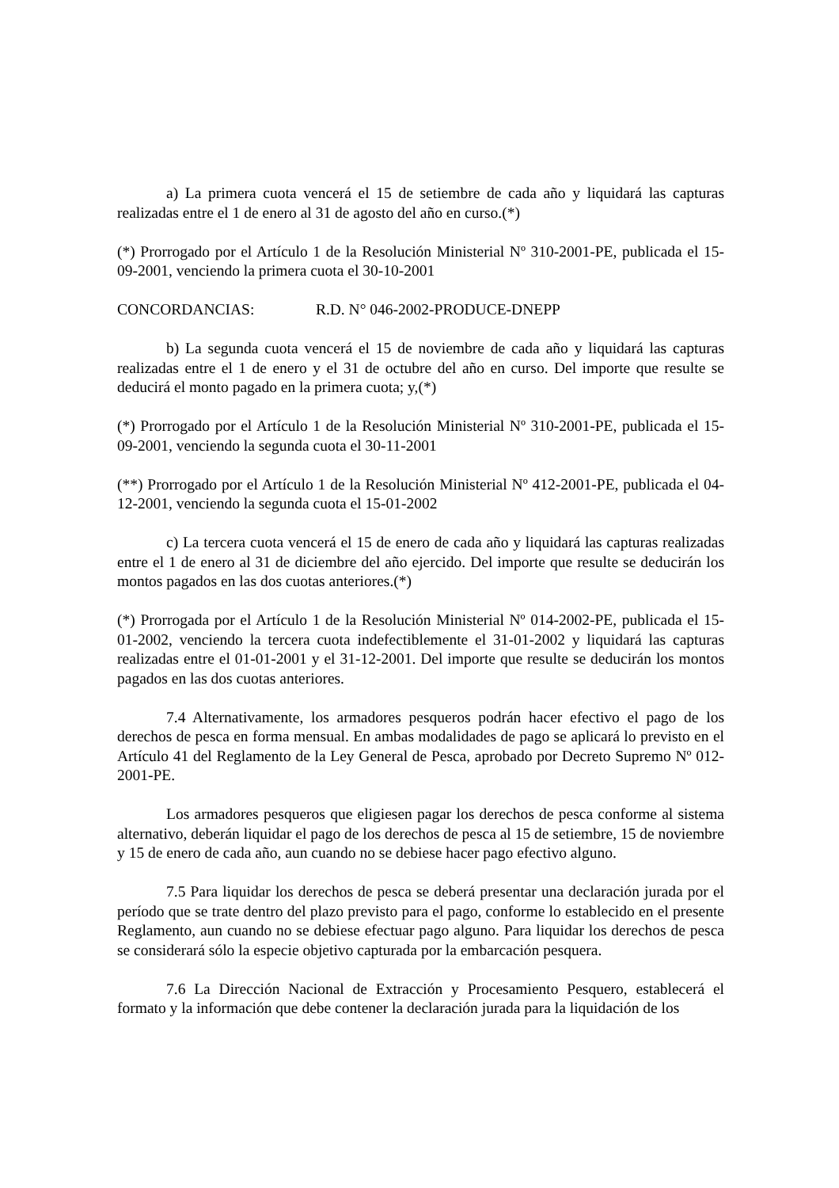a) La primera cuota vencerá el 15 de setiembre de cada año y liquidará las capturas realizadas entre el 1 de enero al 31 de agosto del año en curso.(*)
(*) Prorrogado por el Artículo 1 de la Resolución Ministerial Nº 310-2001-PE, publicada el 15-09-2001, venciendo la primera cuota el 30-10-2001
CONCORDANCIAS: R.D. N° 046-2002-PRODUCE-DNEPP
b) La segunda cuota vencerá el 15 de noviembre de cada año y liquidará las capturas realizadas entre el 1 de enero y el 31 de octubre del año en curso. Del importe que resulte se deducirá el monto pagado en la primera cuota; y,(*)
(*) Prorrogado por el Artículo 1 de la Resolución Ministerial Nº 310-2001-PE, publicada el 15-09-2001, venciendo la segunda cuota el 30-11-2001
(**) Prorrogado por el Artículo 1 de la Resolución Ministerial Nº 412-2001-PE, publicada el 04-12-2001, venciendo la segunda cuota el 15-01-2002
c) La tercera cuota vencerá el 15 de enero de cada año y liquidará las capturas realizadas entre el 1 de enero al 31 de diciembre del año ejercido. Del importe que resulte se deducirán los montos pagados en las dos cuotas anteriores.(*)
(*) Prorrogada por el Artículo 1 de la Resolución Ministerial Nº 014-2002-PE, publicada el 15-01-2002, venciendo la tercera cuota indefectiblemente el 31-01-2002 y liquidará las capturas realizadas entre el 01-01-2001 y el 31-12-2001. Del importe que resulte se deducirán los montos pagados en las dos cuotas anteriores.
7.4 Alternativamente, los armadores pesqueros podrán hacer efectivo el pago de los derechos de pesca en forma mensual. En ambas modalidades de pago se aplicará lo previsto en el Artículo 41 del Reglamento de la Ley General de Pesca, aprobado por Decreto Supremo Nº 012-2001-PE.
Los armadores pesqueros que eligiesen pagar los derechos de pesca conforme al sistema alternativo, deberán liquidar el pago de los derechos de pesca al 15 de setiembre, 15 de noviembre y 15 de enero de cada año, aun cuando no se debiese hacer pago efectivo alguno.
7.5 Para liquidar los derechos de pesca se deberá presentar una declaración jurada por el período que se trate dentro del plazo previsto para el pago, conforme lo establecido en el presente Reglamento, aun cuando no se debiese efectuar pago alguno. Para liquidar los derechos de pesca se considerará sólo la especie objetivo capturada por la embarcación pesquera.
7.6 La Dirección Nacional de Extracción y Procesamiento Pesquero, establecerá el formato y la información que debe contener la declaración jurada para la liquidación de los